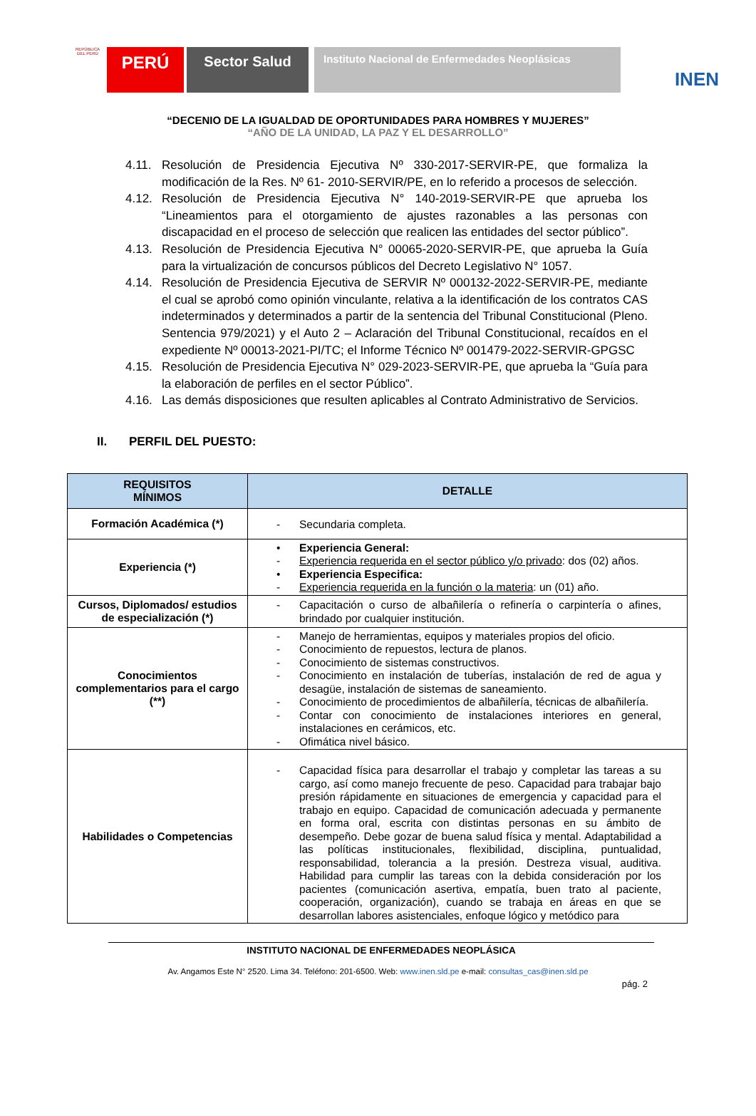REPÚBLICA DEL PERÚ
PERÚ
Sector Salud
Instituto Nacional de Enfermedades Neoplásicas
INEN
“DECENIO DE LA IGUALDAD DE OPORTUNIDADES PARA HOMBRES Y MUJERES”
“AÑO DE LA UNIDAD, LA PAZ Y EL DESARROLLO”
4.11. Resolución de Presidencia Ejecutiva Nº 330-2017-SERVIR-PE, que formaliza la modificación de la Res. Nº 61- 2010-SERVIR/PE, en lo referido a procesos de selección.
4.12. Resolución de Presidencia Ejecutiva N° 140-2019-SERVIR-PE que aprueba los “Lineamientos para el otorgamiento de ajustes razonables a las personas con discapacidad en el proceso de selección que realicen las entidades del sector público”.
4.13. Resolución de Presidencia Ejecutiva N° 00065-2020-SERVIR-PE, que aprueba la Guía para la virtualización de concursos públicos del Decreto Legislativo N° 1057.
4.14. Resolución de Presidencia Ejecutiva de SERVIR Nº 000132-2022-SERVIR-PE, mediante el cual se aprobó como opinión vinculante, relativa a la identificación de los contratos CAS indeterminados y determinados a partir de la sentencia del Tribunal Constitucional (Pleno. Sentencia 979/2021) y el Auto 2 – Aclaración del Tribunal Constitucional, recaídos en el expediente Nº 00013-2021-PI/TC; el Informe Técnico Nº 001479-2022-SERVIR-GPGSC
4.15. Resolución de Presidencia Ejecutiva N° 029-2023-SERVIR-PE, que aprueba la “Guía para la elaboración de perfiles en el sector Público”.
4.16. Las demás disposiciones que resulten aplicables al Contrato Administrativo de Servicios.
II. PERFIL DEL PUESTO:
| REQUISITOS MÍNIMOS | DETALLE |
| --- | --- |
| Formación Académica (*) | - Secundaria completa. |
| Experiencia (*) | • Experiencia General: - Experiencia requerida en el sector público y/o privado : dos (02) años. • Experiencia Especifica: - Experiencia requerida en la función o la materia : un (01) año. |
| Cursos, Diplomados/ estudios de especialización (*) | - Capacitación o curso de albañilería o refinería o carpintería o afines, brindado por cualquier institución. |
| Conocimientos complementarios para el cargo (**) | - Manejo de herramientas, equipos y materiales propios del oficio. - Conocimiento de repuestos, lectura de planos. - Conocimiento de sistemas constructivos. - Conocimiento en instalación de tuberías, instalación de red de agua y desagüe, instalación de sistemas de saneamiento. - Conocimiento de procedimientos de albañilería, técnicas de albañilería. - Contar con conocimiento de instalaciones interiores en general, instalaciones en cerámicos, etc. - Ofimática nivel básico. |
| Habilidades o Competencias | - Capacidad física para desarrollar el trabajo y completar las tareas a su cargo, así como manejo frecuente de peso. Capacidad para trabajar bajo presión rápidamente en situaciones de emergencia y capacidad para el trabajo en equipo. Capacidad de comunicación adecuada y permanente en forma oral, escrita con distintas personas en su ámbito de desempeño. Debe gozar de buena salud física y mental. Adaptabilidad a las políticas institucionales, flexibilidad, disciplina, puntualidad, responsabilidad, tolerancia a la presión. Destreza visual, auditiva. Habilidad para cumplir las tareas con la debida consideración por los pacientes (comunicación asertiva, empatía, buen trato al paciente, cooperación, organización), cuando se trabaja en áreas en que se desarrollan labores asistenciales, enfoque lógico y metódico para |
INSTITUTO NACIONAL DE ENFERMEDADES NEOPLÁSICA
Av. Angamos Este N° 2520. Lima 34. Teléfono: 201-6500. Web: www.inen.sld.pe e-mail: consultas_cas@inen.sld.pe
pág. 2